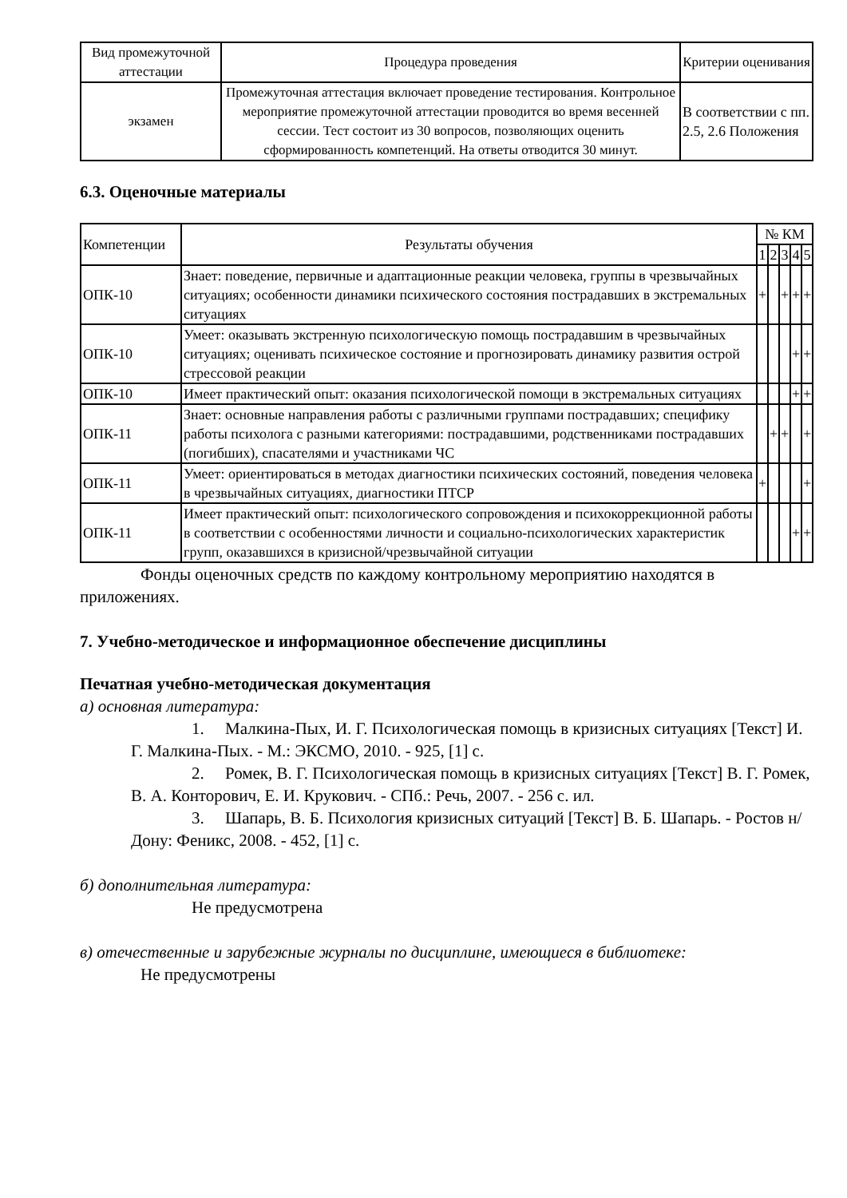| Вид промежуточной аттестации | Процедура проведения | Критерии оценивания |
| --- | --- | --- |
| экзамен | Промежуточная аттестация включает проведение тестирования. Контрольное мероприятие промежуточной аттестации проводится во время весенней сессии. Тест состоит из 30 вопросов, позволяющих оценить сформированность компетенций. На ответы отводится 30 минут. | В соответствии с пп. 2.5, 2.6 Положения |
6.3. Оценочные материалы
| Компетенции | Результаты обучения | № КМ | | | | |
| --- | --- | --- | --- | --- | --- | --- |
| | | 1 | 2 | 3 | 4 | 5 |
| ОПК-10 | Знает: поведение, первичные и адаптационные реакции человека, группы в чрезвычайных ситуациях; особенности динамики психического состояния пострадавших в экстремальных ситуациях | + | | + | + | + |
| ОПК-10 | Умеет: оказывать экстренную психологическую помощь пострадавшим в чрезвычайных ситуациях; оценивать психическое состояние и прогнозировать динамику развития острой стрессовой реакции | | | | + | + |
| ОПК-10 | Имеет практический опыт: оказания психологической помощи в экстремальных ситуациях | | | | + | + |
| ОПК-11 | Знает: основные направления работы с различными группами пострадавших; специфику работы психолога с разными категориями: пострадавшими, родственниками пострадавших (погибших), спасателями и участниками ЧС | | + | + | | + |
| ОПК-11 | Умеет: ориентироваться в методах диагностики психических состояний, поведения человека в чрезвычайных ситуациях, диагностики ПТСР | + | | | | + |
| ОПК-11 | Имеет практический опыт: психологического сопровождения и психокоррекционной работы в соответствии с особенностями личности и социально-психологических характеристик групп, оказавшихся в кризисной/чрезвычайной ситуации | | | | + | + |
Фонды оценочных средств по каждому контрольному мероприятию находятся в приложениях.
7. Учебно-методическое и информационное обеспечение дисциплины
Печатная учебно-методическая документация
а) основная литература:
1. Малкина-Пых, И. Г. Психологическая помощь в кризисных ситуациях [Текст] И. Г. Малкина-Пых. - М.: ЭКСМО, 2010. - 925, [1] с.
2. Ромек, В. Г. Психологическая помощь в кризисных ситуациях [Текст] В. Г. Ромек, В. А. Конторович, Е. И. Крукович. - СПб.: Речь, 2007. - 256 с. ил.
3. Шапарь, В. Б. Психология кризисных ситуаций [Текст] В. Б. Шапарь. - Ростов н/Дону: Феникс, 2008. - 452, [1] с.
б) дополнительная литература:
Не предусмотрена
в) отечественные и зарубежные журналы по дисциплине, имеющиеся в библиотеке:
Не предусмотрены